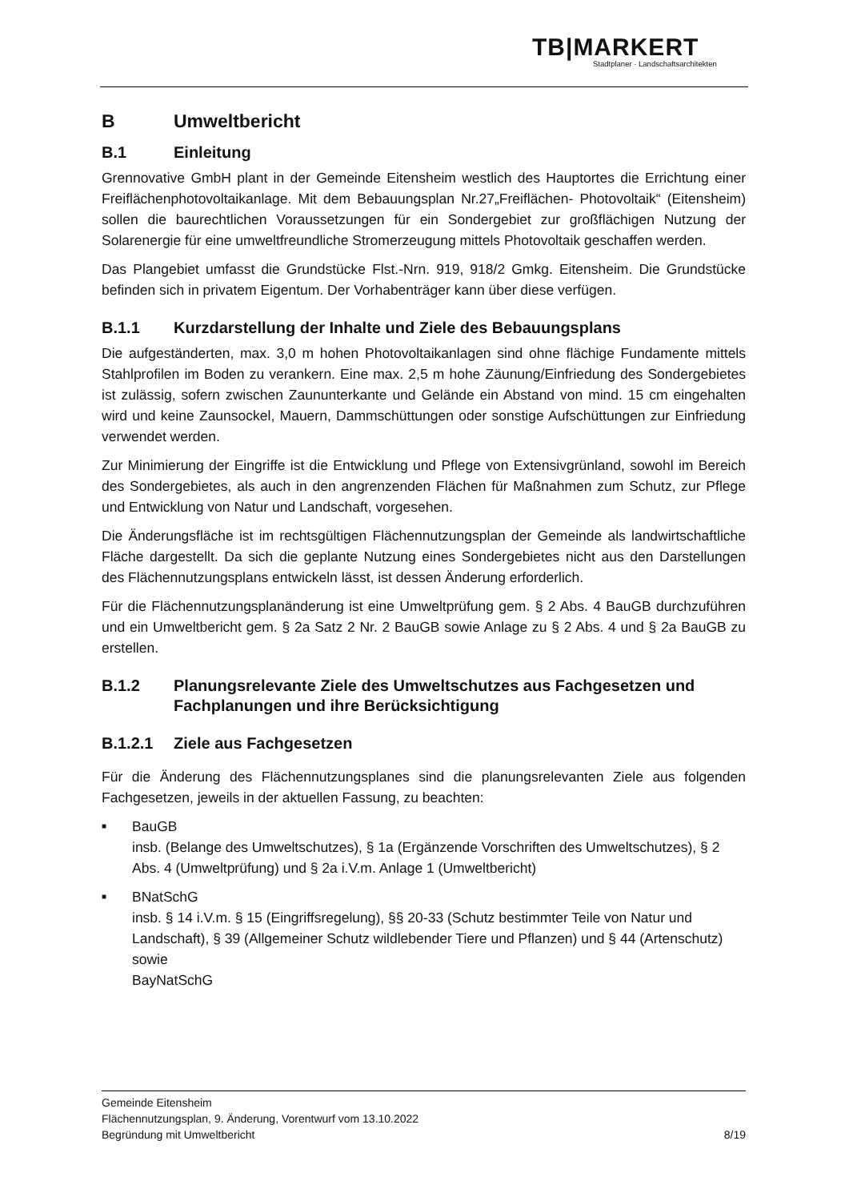TB|MARKERT
Stadtplaner · Landschaftsarchitekten
B Umweltbericht
B.1 Einleitung
Grennovative GmbH plant in der Gemeinde Eitensheim westlich des Hauptortes die Errichtung einer Freiflächenphotovoltaikanlage. Mit dem Bebauungsplan Nr.27„Freiflächen- Photovoltaik“ (Eitensheim) sollen die baurechtlichen Voraussetzungen für ein Sondergebiet zur großflächigen Nutzung der Solarenergie für eine umweltfreundliche Stromerzeugung mittels Photovoltaik geschaffen werden.
Das Plangebiet umfasst die Grundstücke Flst.-Nrn. 919, 918/2 Gmkg. Eitensheim. Die Grundstücke befinden sich in privatem Eigentum. Der Vorhabenträger kann über diese verfügen.
B.1.1 Kurzdarstellung der Inhalte und Ziele des Bebauungsplans
Die aufgeständerten, max. 3,0 m hohen Photovoltaikanlagen sind ohne flächige Fundamente mittels Stahlprofilen im Boden zu verankern. Eine max. 2,5 m hohe Zäunung/Einfriedung des Sondergebietes ist zulässig, sofern zwischen Zaununterkante und Gelände ein Abstand von mind. 15 cm eingehalten wird und keine Zaunsockel, Mauern, Dammschüttungen oder sonstige Aufschüttungen zur Einfriedung verwendet werden.
Zur Minimierung der Eingriffe ist die Entwicklung und Pflege von Extensivgrünland, sowohl im Bereich des Sondergebietes, als auch in den angrenzenden Flächen für Maßnahmen zum Schutz, zur Pflege und Entwicklung von Natur und Landschaft, vorgesehen.
Die Änderungsfläche ist im rechtsgültigen Flächennutzungsplan der Gemeinde als landwirtschaftliche Fläche dargestellt. Da sich die geplante Nutzung eines Sondergebietes nicht aus den Darstellungen des Flächennutzungsplans entwickeln lässt, ist dessen Änderung erforderlich.
Für die Flächennutzungsplanänderung ist eine Umweltprüfung gem. § 2 Abs. 4 BauGB durchzuführen und ein Umweltbericht gem. § 2a Satz 2 Nr. 2 BauGB sowie Anlage zu § 2 Abs. 4 und § 2a BauGB zu erstellen.
B.1.2 Planungsrelevante Ziele des Umweltschutzes aus Fachgesetzen und Fachplanungen und ihre Berücksichtigung
B.1.2.1 Ziele aus Fachgesetzen
Für die Änderung des Flächennutzungsplanes sind die planungsrelevanten Ziele aus folgenden Fachgesetzen, jeweils in der aktuellen Fassung, zu beachten:
■ BauGB
insb. (Belange des Umweltschutzes), § 1a (Ergänzende Vorschriften des Umweltschutzes), § 2 Abs. 4 (Umweltprüfung) und § 2a i.V.m. Anlage 1 (Umweltbericht)
■ BNatSchG
insb. § 14 i.V.m. § 15 (Eingriffsregelung), §§ 20-33 (Schutz bestimmter Teile von Natur und Landschaft), § 39 (Allgemeiner Schutz wildlebender Tiere und Pflanzen) und § 44 (Artenschutz)
sowie
BayNatSchG
Gemeinde Eitensheim
Flächennutzungsplan, 9. Änderung, Vorentwurf vom 13.10.2022
Begründung mit Umweltbericht 8/19